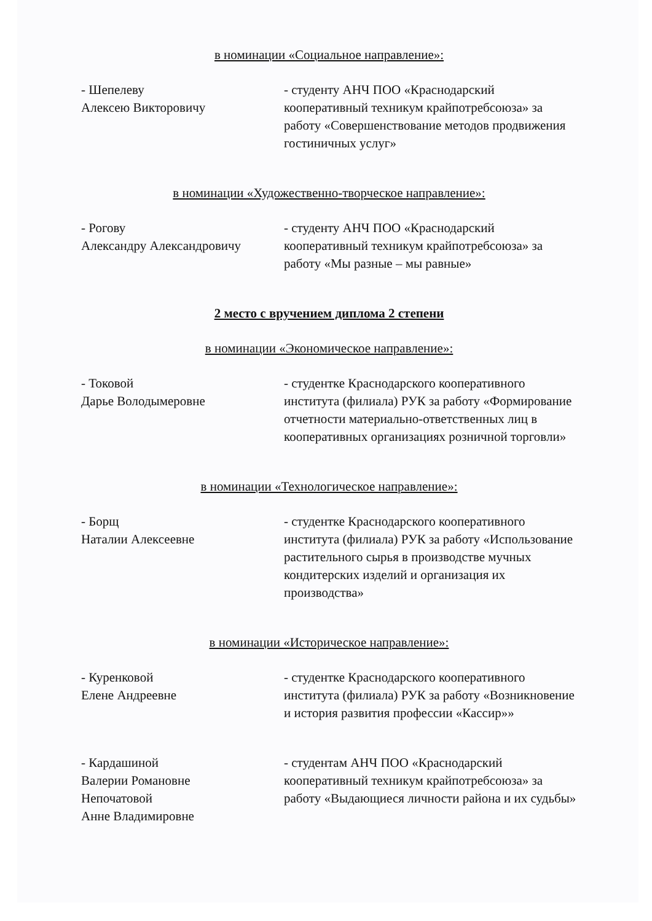в номинации «Социальное направление»:
- Шепелеву
Алексею Викторовичу
- студенту АНЧ ПОО «Краснодарский кооперативный техникум крайпотребсоюза» за работу «Совершенствование методов продвижения гостиничных услуг»
в номинации «Художественно-творческое направление»:
- Рогову
Александру Александровичу
- студенту АНЧ ПОО «Краснодарский кооперативный техникум крайпотребсоюза» за работу «Мы разные – мы равные»
2 место с вручением диплома 2 степени
в номинации «Экономическое направление»:
- Токовой
Дарье Володымеровне
- студентке Краснодарского кооперативного института (филиала) РУК за работу «Формирование отчетности материально-ответственных лиц в кооперативных организациях розничной торговли»
в номинации «Технологическое направление»:
- Борщ
Наталии Алексеевне
- студентке Краснодарского кооперативного института (филиала) РУК за работу «Использование растительного сырья в производстве мучных кондитерских изделий и организация их производства»
в номинации «Историческое направление»:
- Куренковой
Елене Андреевне
- студентке Краснодарского кооперативного института (филиала) РУК за работу «Возникновение и история развития профессии «Кассир»»
- Кардашиной
Валерии Романовне
Непочатовой
Анне Владимировне
- студентам АНЧ ПОО «Краснодарский кооперативный техникум крайпотребсоюза» за работу «Выдающиеся личности района и их судьбы»